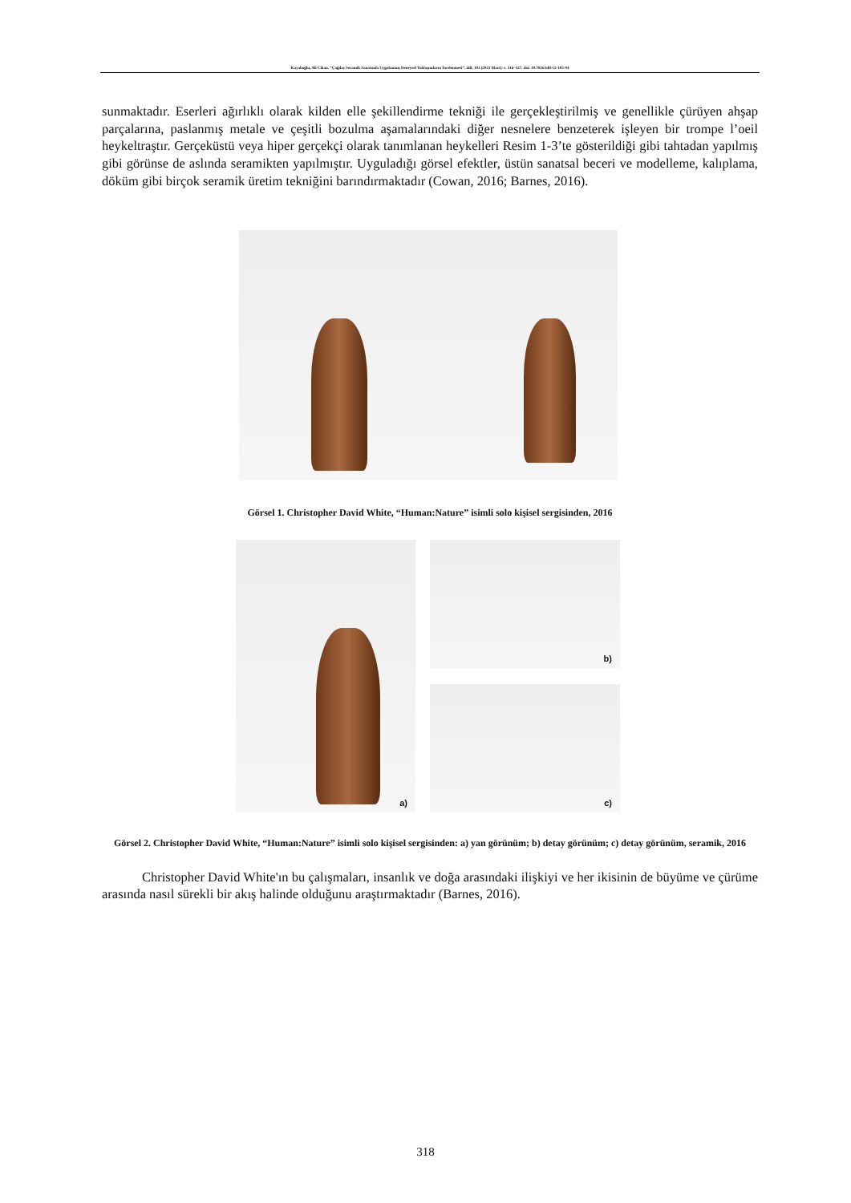Kayalıoğlu, Ali Cihan. “Çağdaş Seramik Sanatında Uygulanmış Deneysel Yaklaşımların İncelenmesi”. idil, 103 (2023 Mart): s. 316–327. doi: 10.7816/idil-12-103-04
sunmaktadır. Eserleri ağırlıklı olarak kilden elle şekillendirme tekniği ile gerçekleştirilmiş ve genellikle çürüyen ahşap parçalarına, paslanmış metale ve çeşitli bozulma aşamalarındaki diğer nesnelere benzeterek işleyen bir trompe l’oeil heykeltraştır. Gerçeküstü veya hiper gerçekçi olarak tanımlanan heykelleri Resim 1-3’te gösterildiği gibi tahtadan yapılmış gibi görünse de aslında seramikten yapılmıştır. Uyguladığı görsel efektler, üstün sanatsal beceri ve modelleme, kalıplama, döküm gibi birçok seramik üretim tekniğini barındırmaktadır (Cowan, 2016; Barnes, 2016).
Görsel 1. Christopher David White, “Human:Nature” isimli solo kişisel sergisinden, 2016
a)
b)
c)
Görsel 2. Christopher David White, “Human:Nature” isimli solo kişisel sergisinden: a) yan görünüm; b) detay görünüm; c) detay görünüm, seramik, 2016
Christopher David White'ın bu çalışmaları, insanlık ve doğa arasındaki ilişkiyi ve her ikisinin de büyüme ve çürüme arasında nasıl sürekli bir akış halinde olduğunu araştırmaktadır (Barnes, 2016).
318